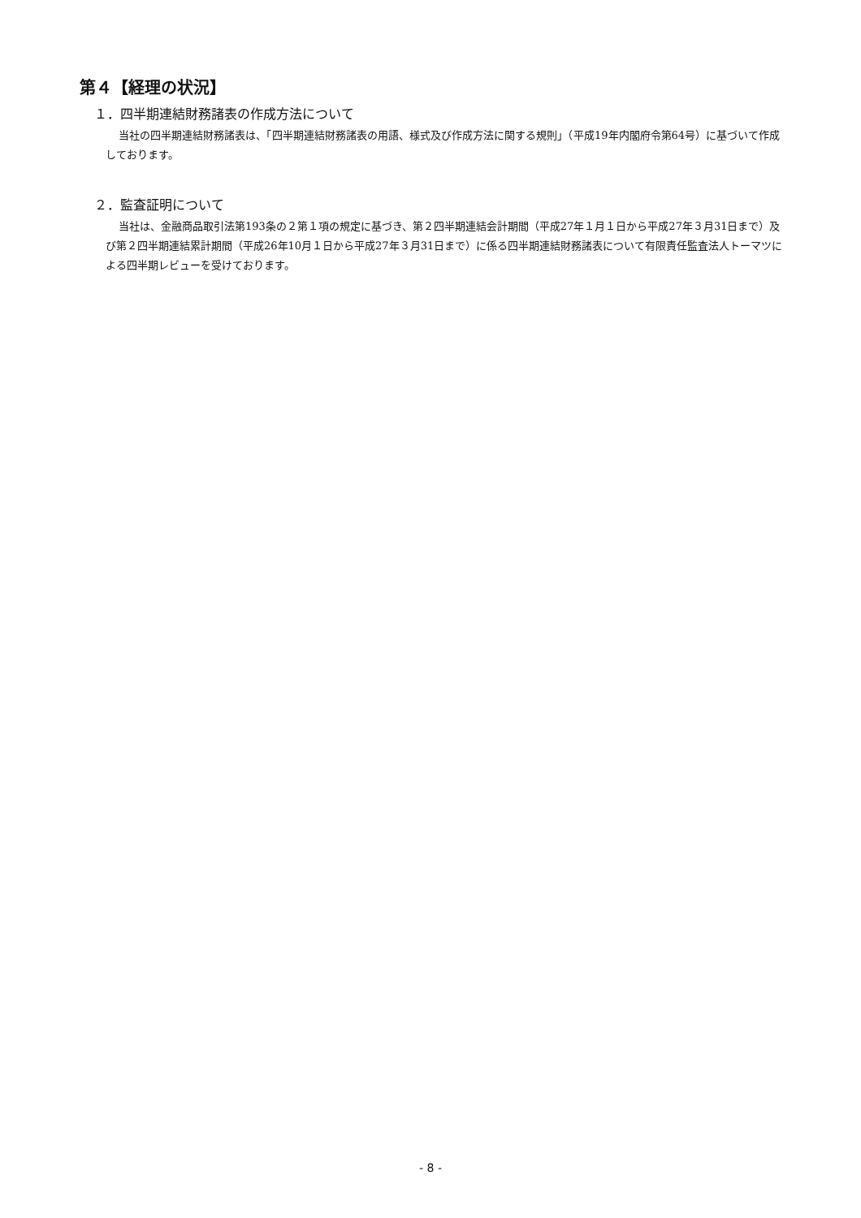第４【経理の状況】
１．四半期連結財務諸表の作成方法について
当社の四半期連結財務諸表は、「四半期連結財務諸表の用語、様式及び作成方法に関する規則」（平成19年内閣府令第64号）に基づいて作成しております。
２．監査証明について
当社は、金融商品取引法第193条の２第１項の規定に基づき、第２四半期連結会計期間（平成27年１月１日から平成27年３月31日まで）及び第２四半期連結累計期間（平成26年10月１日から平成27年３月31日まで）に係る四半期連結財務諸表について有限責任監査法人トーマツによる四半期レビューを受けております。
- 8 -